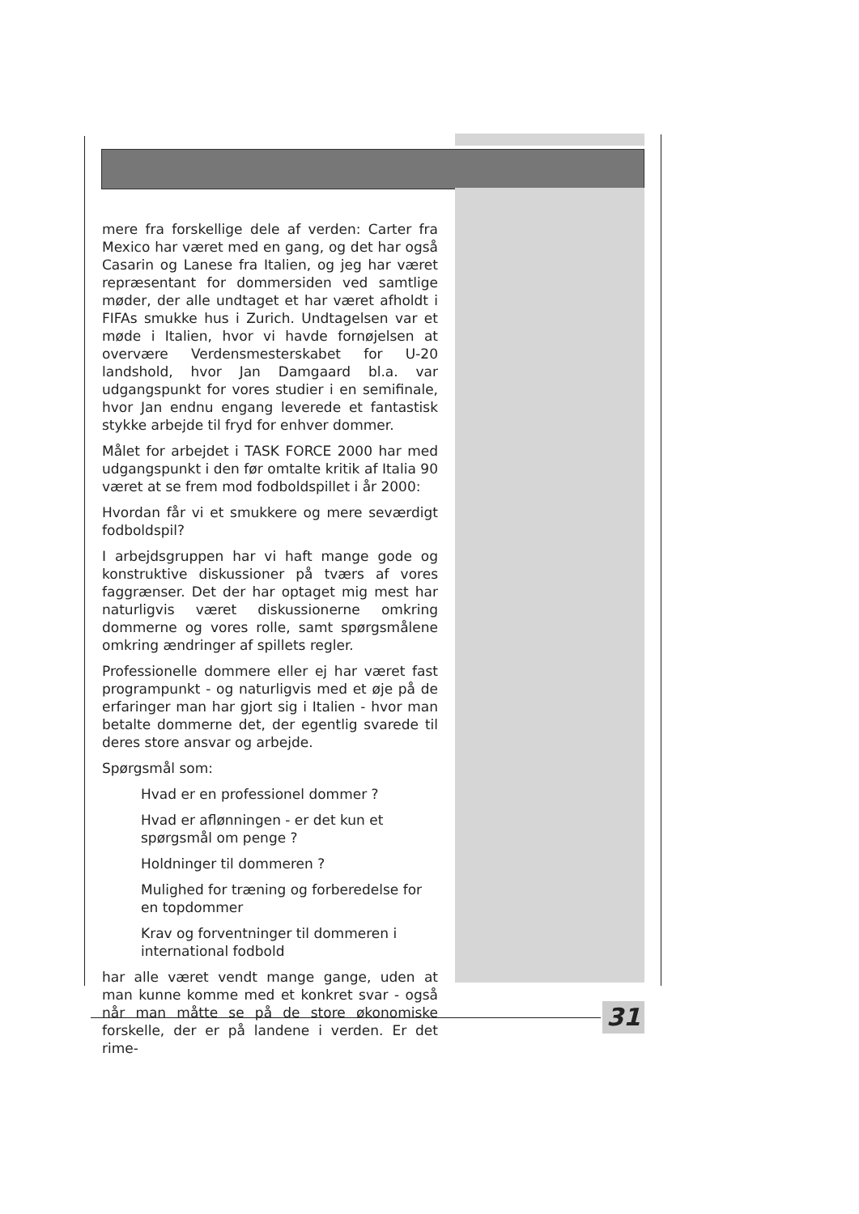mere fra forskellige dele af verden: Carter fra Mexico har været med en gang, og det har også Casarin og Lanese fra Italien, og jeg har været repræsentant for dommersiden ved samtlige møder, der alle undtaget et har været afholdt i FIFAs smukke hus i Zurich. Undtagelsen var et møde i Italien, hvor vi havde fornøjelsen at overvære Verdensmesterskabet for U-20 landshold, hvor Jan Damgaard bl.a. var udgangspunkt for vores studier i en semifinale, hvor Jan endnu engang leverede et fantastisk stykke arbejde til fryd for enhver dommer.
Målet for arbejdet i TASK FORCE 2000 har med udgangspunkt i den før omtalte kritik af Italia 90 været at se frem mod fodboldspillet i år 2000:
Hvordan får vi et smukkere og mere seværdigt fodboldspil?
I arbejdsgruppen har vi haft mange gode og konstruktive diskussioner på tværs af vores faggrænser. Det der har optaget mig mest har naturligvis været diskussionerne omkring dommerne og vores rolle, samt spørgsmålene omkring ændringer af spillets regler.
Professionelle dommere eller ej har været fast programpunkt - og naturligvis med et øje på de erfaringer man har gjort sig i Italien - hvor man betalte dommerne det, der egentlig svarede til deres store ansvar og arbejde.
Spørgsmål som:
Hvad er en professionel dommer ?
Hvad er aflønningen - er det kun et spørgsmål om penge ?
Holdninger til dommeren ?
Mulighed for træning og forberedelse for en topdommer
Krav og forventninger til dommeren i international fodbold
har alle været vendt mange gange, uden at man kunne komme med et konkret svar - også når man måtte se på de store økonomiske forskelle, der er på landene i verden. Er det rime-
31